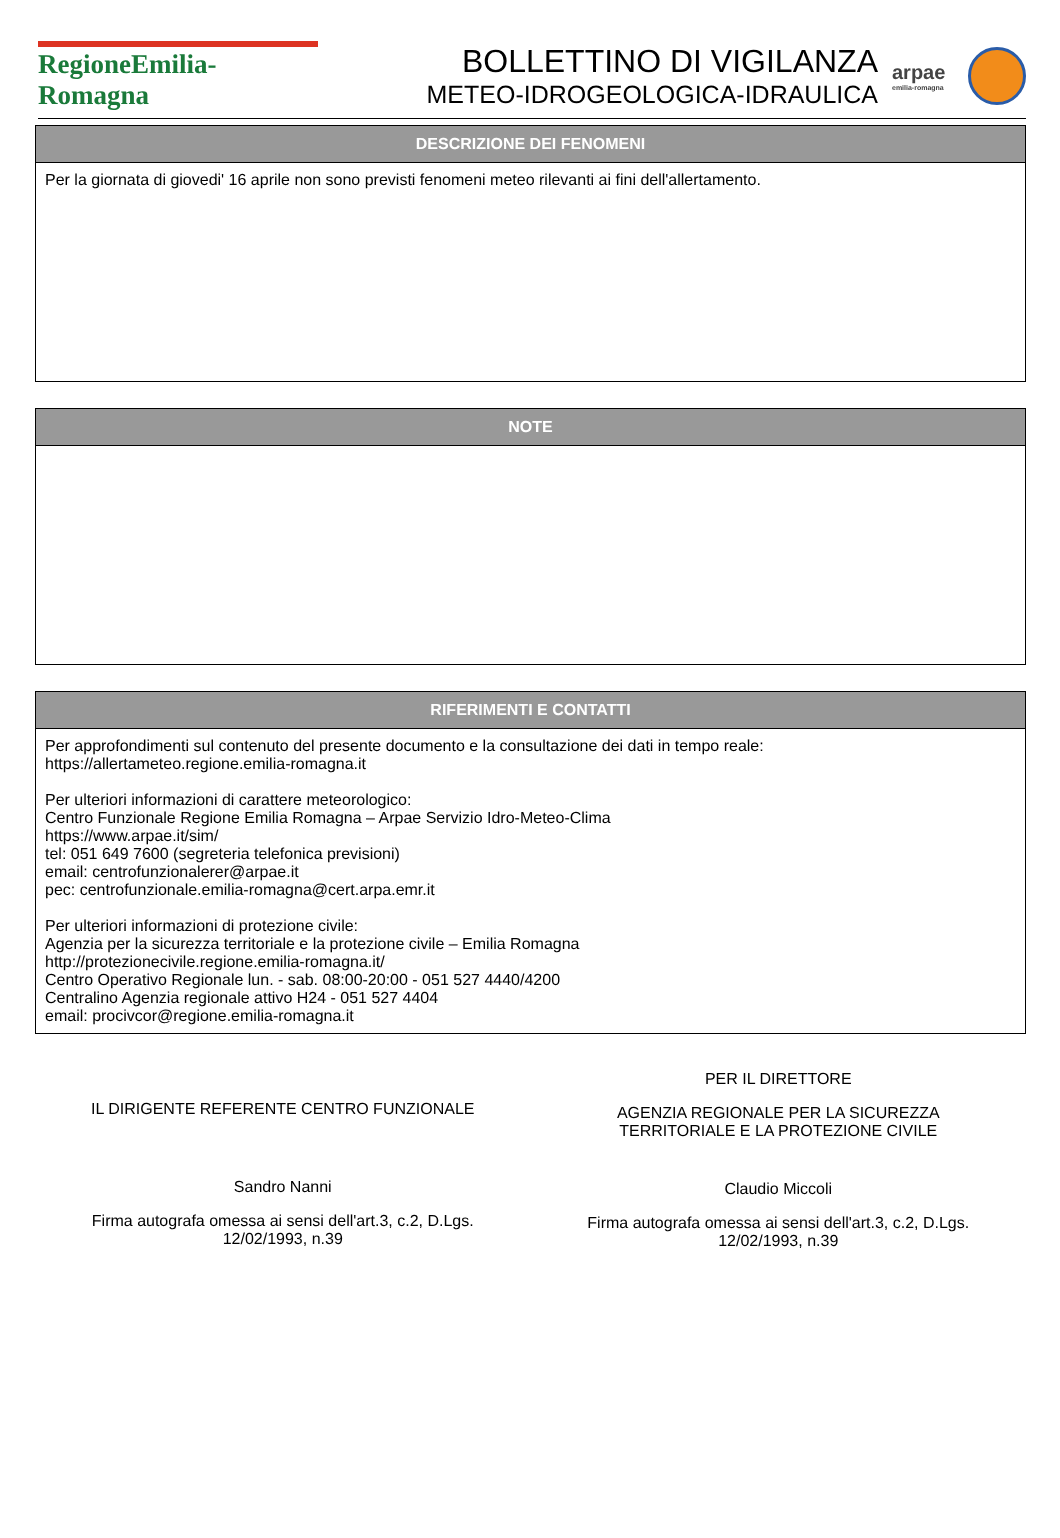RegioneEmilia-Romagna
BOLLETTINO DI VIGILANZA
METEO-IDROGEOLOGICA-IDRAULICA
arpae
emilia-romagna
DESCRIZIONE DEI FENOMENI
Per la giornata di giovedi' 16 aprile non sono previsti fenomeni meteo rilevanti ai fini dell'allertamento.
NOTE
RIFERIMENTI E CONTATTI
Per approfondimenti sul contenuto del presente documento e la consultazione dei dati in tempo reale:
https://allertameteo.regione.emilia-romagna.it
Per ulteriori informazioni di carattere meteorologico:
Centro Funzionale Regione Emilia Romagna – Arpae Servizio Idro-Meteo-Clima
https://www.arpae.it/sim/
tel: 051 649 7600 (segreteria telefonica previsioni)
email: centrofunzionalerer@arpae.it
pec: centrofunzionale.emilia-romagna@cert.arpa.emr.it
Per ulteriori informazioni di protezione civile:
Agenzia per la sicurezza territoriale e la protezione civile – Emilia Romagna
http://protezionecivile.regione.emilia-romagna.it/
Centro Operativo Regionale lun. - sab. 08:00-20:00 - 051 527 4440/4200
Centralino Agenzia regionale attivo H24 - 051 527 4404
email: procivcor@regione.emilia-romagna.it
IL DIRIGENTE REFERENTE CENTRO FUNZIONALE
Sandro Nanni
Firma autografa omessa ai sensi dell'art.3, c.2, D.Lgs.
12/02/1993, n.39
PER IL DIRETTORE
AGENZIA REGIONALE PER LA SICUREZZA
TERRITORIALE E LA PROTEZIONE CIVILE
Claudio Miccoli
Firma autografa omessa ai sensi dell'art.3, c.2, D.Lgs.
12/02/1993, n.39